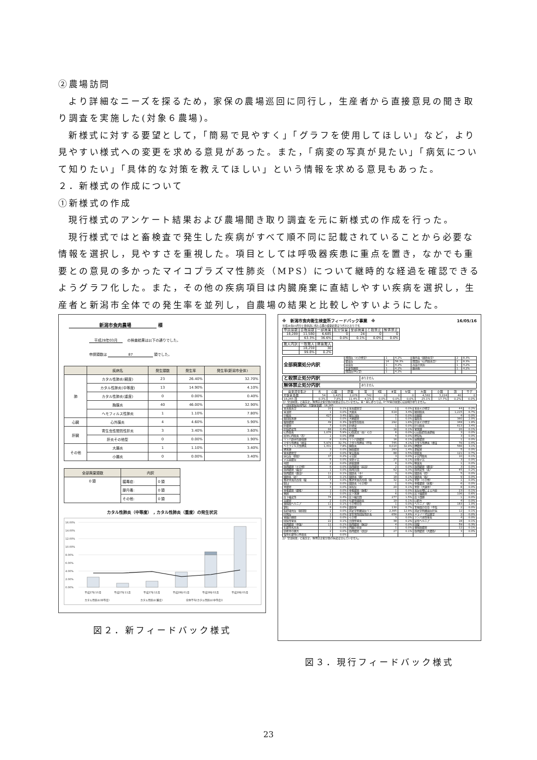②農場訪問
より詳細なニーズを探るため，家保の農場巡回に同行し，生産者から直接意見の聞き取り調査を実施した(対象６農場)。
新様式に対する要望として，「簡易で見やすく」「グラフを使用してほしい」など，より見やすい様式への変更を求める意見があった。また，「病変の写真が見たい」「病気について知りたい」「具体的な対策を教えてほしい」という情報を求める意見もあった。
２．新様式の作成について
①新様式の作成
現行様式のアンケート結果および農場聞き取り調査を元に新様式の作成を行った。
現行様式ではと畜検査で発生した疾病がすべて順不同に記載されていることから必要な情報を選択し，見やすさを重視した。項目としては呼吸器疾患に重点を置き，なかでも重要との意見の多かったマイコプラズマ性肺炎（MPS）について継時的な経過を確認できるようグラフ化した。また，その他の疾病項目は内臓廃棄に直結しやすい疾病を選択し，生産者と新潟市全体での発生率を並列し，自農場の結果と比較しやすいようにした。
新潟市食肉農場 様
平成28年03月 　の検査結果は以下の通りでした。
申請頭数は 87 頭でした。
| | 疾病名 | 発生頭数 | 発生率 | 発生率(新潟市全体) |
| --- | --- | --- | --- | --- |
| 肺 | カタル性肺炎(軽度) | 23 | 26.40% | 32.70% |
| | カタル性肺炎(中等度) | 13 | 14.90% | 4.10% |
| | カタル性肺炎(重度) | 0 | 0.00% | 0.40% |
| | 胸膜炎 | 40 | 46.00% | 32.90% |
| | ヘモフィルス性肺炎 | 1 | 1.10% | 7.80% |
| 心臓 | 心外膜炎 | 4 | 4.60% | 5.90% |
| 肝臓 | 寄生虫性間質性肝炎 | 3 | 3.40% | 3.60% |
| | 肝炎その他型 | 0 | 0.00% | 1.90% |
| その他 | 大腸炎 | 1 | 1.10% | 3.40% |
| | 小腸炎 | 0 | 0.00% | 3.40% |
| 全部廃棄頭数 | 内訳 | |
| --- | --- | --- |
| 0 頭 | 膿毒症: | 0 頭 |
| | 豚丹毒: | 0 頭 |
| | その他: | 0 頭 |
カタル性肺炎（中等度）　, カタル性肺炎（重度）の発生状況
16.00%
14.00%
12.00%
10.00%
8.00%
6.00%
4.00%
2.00%
0.00%
平成27年10月
平成27年11月
平成27年12月
平成28年01月
平成28年02月
平成28年03月
カタル性肺炎(中等度)
カタル性肺炎(重度)
全体平均(カタル性肺炎(中等度))
図２．新フィードバック様式
※　新潟市食肉衛生検査所フィードバック事業　※ 16/05/16
平成28年03月分と畜申請に係わる豚の検査結果はつぎのとおりです。
| 申請頭数 | 合格頭数 | 一部廃棄 | 処分保留 | 全部廃棄 | と殺禁止 | 解体禁止 |
| --- | --- | --- | --- | --- | --- | --- |
| 18,289 | 11,580 | 6,685 | 0 | 24 | 0 | 0 |
| | 63.3% | 36.6% | 0.0% | 0.1% | 0.0% | 0.0% |
| 搬入内訳 | 一般搬入 | 病畜搬入 |
| --- | --- | --- |
| | 18,259 | 30 |
| | 99.8% | 0.2% |
| 全部廃棄処分内訳 | 敗血症（その他型） | 1 | 4.2% | 豚丹毒（関節炎型） | 2 | 8.3% |
| | 膿毒症 | 14 | 58.3% | 敗血症（心内膜炎型） | 2 | 8.3% |
| | 尿毒症 | 1 | 4.2% | 高度の黄疸 | 1 | 4.2% |
| | 全身性腫瘍 | 1 | 4.2% | 豚赤痢 | 1 | 4.2% |
| | 敗血症(My型) | 1 | 4.2% | | | |
| と殺禁止処分内訳 | ありません |
| 解体禁止処分内訳 | ありません |
| 廃棄部位集計 | 舌 | 心臓 | 肝臓 | 胃 | Ⅱ胃 | Ⅲ胃 | Ⅳ胃 | 大腸 | 小腸 | 頭 | サゲ |
| --- | --- | --- | --- | --- | --- | --- | --- | --- | --- | --- | --- |
| 対象家畜数 | 54 | 1,425 | 2,078 | 742 | 0 | 0 | 0 | 4,582 | 3,224 | 40 | 0 |
| 18,265 頭 | 0.3% | 7.8% | 11.4% | 4.1% | 0.0% | 0.0% | 0.0% | 25.1% | 17.7% | 0.2% | 0.0% |
注）全部廃棄，と殺禁止，解体禁止処分畜の廃棄は含んでいません。胃・胃にあっては，Ⅱ～Ⅳ胃の廃棄には意味がありません。
| 一部廃棄疾病別内訳 対象家畜数 18,265 | | | | | | | | |
| 胃炎腸炎型 | 20 | 0.1% | 胃炎膿瘍型 | 1 | 0.0% | 胃炎その他型 | 44 | 0.2% |
| 胃潰瘍 | 1 | 0.0% | 大腸炎 | 619 | 3.4% | 腸間膜炎 | 1,215 | 6.7% |
| 小腸炎 | 627 | 3.4% | 腸気泡症 | 7 | 0.0% | 直腸脱 | 4 | 0.0% |
| 腸間膜水腫 | 1 | 0.0% | 大網膿瘍 | 1 | 0.0% | 腹膜炎 | 360 | 2.0% |
| 腹膜膿瘍 | 49 | 0.3% | 多発性漿膜炎 | 292 | 1.6% | 肝炎その他型 | 348 | 1.9% |
| 肝膿瘍 | 7 | 0.0% | 肝硬変 | 1 | 0.0% | 肝包膜炎 | 613 | 3.4% |
| 肝脂肪変性 | 66 | 0.4% | 肝出血 | 16 | 0.1% | 腎水腫 | 20 | 0.1% |
| 心外膜炎 | 1,076 | 5.9% | 心筋異常（炎）その | 6 | 0.0% | 心冠脂肪漿液萎縮 | 3 | 0.0% |
| 疣状心内膜炎（左） | 1 | 0.0% | 脾腫 | 4 | 0.0% | 脾捻転 | 3 | 0.0% |
| リンパ節赤色髄様腫 | 6 | 0.0% | リンパ節膿瘍 | 16 | 0.1% | 扁桃膿瘍 | 1 | 0.0% |
| カタル性肺炎（軽度 | 5,979 | 32.7% | カタル性肺炎（中等 | 745 | 4.1% | カタル性肺炎（重度 | 76 | 0.4% |
| ヘモフィルス性肺炎 | 1,431 | 7.8% | 胸膜炎 | 6,014 | 32.9% | 肺膿瘍 | 566 | 3.1% |
| 肺水腫 | 3 | 0.0% | 胸膜膿瘍 | 263 | 1.4% | 萎縮腎 | 5 | 0.0% |
| 腎炎膿瘍型 | 2 | 0.0% | 腎盂拡張 | 88 | 0.5% | 膀胱炎 | 121 | 0.7% |
| 尿石症（膀胱） | 37 | 0.2% | 子宮脱 | 3 | 0.0% | 子宮内膜炎 | 10 | 0.1% |
| 子宮蓄膿症 | 5 | 0.0% | 受胎子宮 | 27 | 0.1% | 産後子宮 | 3 | 0.0% |
| 死胎 | 2 | 0.0% | 卵巣嚢腫 | 6 | 0.0% | 精巣炎 | 1 | 0.0% |
| 筋肉膿瘍（その他） | 6 | 0.0% | 筋肉膿瘍（肩部） | 2 | 0.0% | 筋肉膿瘍（腰部） | 3 | 0.0% |
| 筋肉膿瘍（腹部） | 1 | 0.0% | 筋肉出血 | 62 | 0.3% | 筋肉変性（炎） | 45 | 0.2% |
| 筋肉膿瘍（頚部） | 11 | 0.1% | 関節炎（手） | 3 | 0.0% | 関節炎（肘） | 5 | 0.0% |
| 関節炎（足） | 19 | 0.1% | 関節炎（膝） | 18 | 0.1% | 関節炎（股） | 9 | 0.0% |
| 蟹状骨異所形成（腹 | 7 | 0.0% | 蟹状骨異所形成（腸 | 32 | 0.2% | 骨折（その他） | 1 | 0.0% |
| 脱臼 | 3 | 0.0% | 関節炎（その他） | 1 | 0.0% | 脊椎膿瘍（尾椎） | 6 | 0.0% |
| 骨膿瘍 | 3 | 0.0% | 尾咬症 | 20 | 0.1% | 骨折（大腿骨） | 8 | 0.0% |
| 脊椎膿瘍（腰椎） | 1 | 0.0% | 脊椎膿瘍（胸椎） | 1 | 0.0% | 炎症産物による汚染 | 23 | 0.1% |
| 褥創 | 1 | 0.0% | 皮下水腫 | 6 | 0.0% | 皮下織膿瘍 | 106 | 0.6% |
| 皮下織変性 | 74 | 0.4% | 皮下織出血 | 277 | 1.5% | 皮下血腫 | 1 | 0.0% |
| 耳膿瘍 | 2 | 0.0% | 化膿性関節炎 | 19 | 0.1% | 心肥大 | 4 | 0.0% |
| 横隔膜ヘルニア | 11 | 0.1% | その他奇形 | 1 | 0.0% | ヘルニア（臍） | 183 | 1.0% |
| 鎖肛 | 8 | 0.0% | 嚢胞腎 | 130 | 0.7% | 生殖器の奇形（半陰 | 2 | 0.0% |
| 脂肪壊死症（腸間膜 | 1 | 0.0% | 非定型抗酸菌症リン | 2,365 | 12.9% | 非定型抗酸菌症肝病 | 12 | 0.1% |
| 回虫症 | 1 | 0.0% | 寄生虫性間質性肝炎 | 656 | 3.6% | メラノーマ皮膚型 | 2 | 0.0% |
| 腎臓の腫瘍 | 1 | 0.0% | その他 | 3 | 0.0% | リンパ球性腎炎 | 4 | 0.0% |
| 間質性腎炎 | 22 | 0.1% | 出血性腎炎 | 38 | 0.2% | 鼠径ヘルニア | 18 | 0.1% |
| 筋肉膿瘍（骨盤） | 11 | 0.1% | 筋肉膿瘍（胸部） | 4 | 0.0% | 削痩 | 59 | 0.3% |
| 化膿性乳房炎 | 1 | 0.0% | 内臓の黄染 | 1 | 0.0% | 横隔膜膿瘍 | 12 | 0.1% |
| 肋軟骨の腫大 | 2 | 0.0% | 筋肉膿瘍（頭部） | 27 | 0.1% | 筋肉膿瘍（大腰筋） | 3 | 0.0% |
| 慢性化膿性心外膜炎 | 1 | 0.0% | | | | | | |
注）全部廃棄，と殺禁止，解体禁止処分畜の病変は含んでいません。
図３．現行フィードバック様式
23